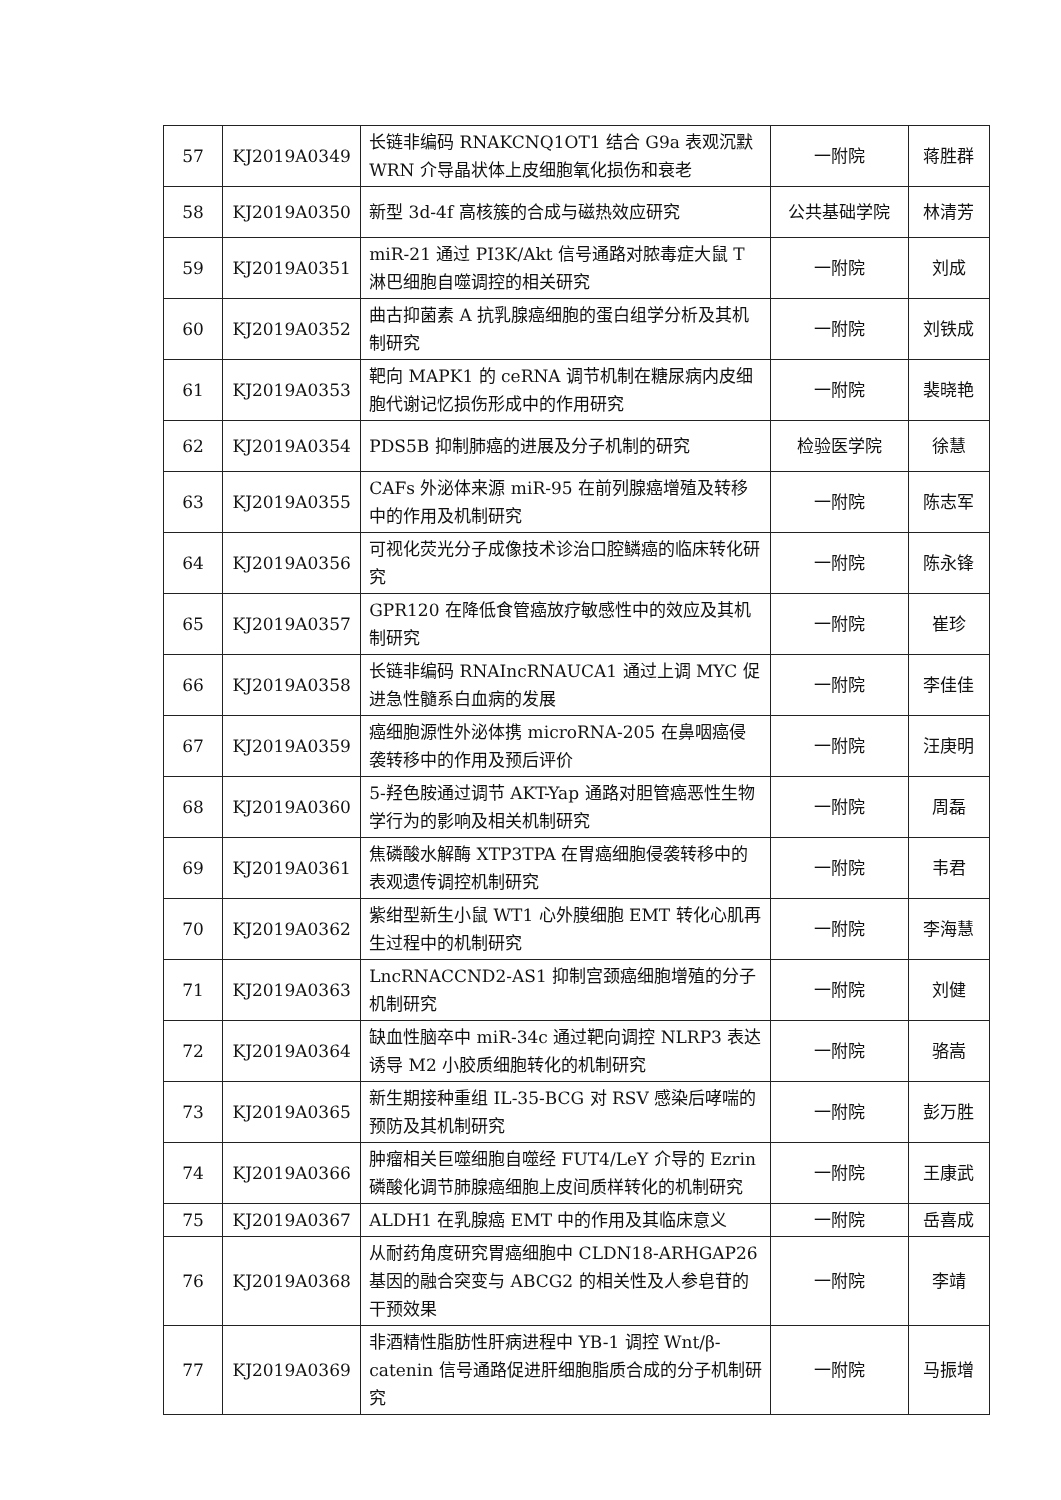| 57 | KJ2019A0349 | 长链非编码 RNAKCNQ1OT1 结合 G9a 表观沉默 WRN 介导晶状体上皮细胞氧化损伤和衰老 | 一附院 | 蒋胜群 |
| 58 | KJ2019A0350 | 新型 3d-4f 高核簇的合成与磁热效应研究 | 公共基础学院 | 林清芳 |
| 59 | KJ2019A0351 | miR-21 通过 PI3K/Akt 信号通路对脓毒症大鼠 T 淋巴细胞自噬调控的相关研究 | 一附院 | 刘成 |
| 60 | KJ2019A0352 | 曲古抑菌素 A 抗乳腺癌细胞的蛋白组学分析及其机制研究 | 一附院 | 刘铁成 |
| 61 | KJ2019A0353 | 靶向 MAPK1 的 ceRNA 调节机制在糖尿病内皮细胞代谢记忆损伤形成中的作用研究 | 一附院 | 裴晓艳 |
| 62 | KJ2019A0354 | PDS5B 抑制肺癌的进展及分子机制的研究 | 检验医学院 | 徐慧 |
| 63 | KJ2019A0355 | CAFs 外泌体来源 miR-95 在前列腺癌增殖及转移中的作用及机制研究 | 一附院 | 陈志军 |
| 64 | KJ2019A0356 | 可视化荧光分子成像技术诊治口腔鳞癌的临床转化研究 | 一附院 | 陈永锋 |
| 65 | KJ2019A0357 | GPR120 在降低食管癌放疗敏感性中的效应及其机制研究 | 一附院 | 崔珍 |
| 66 | KJ2019A0358 | 长链非编码 RNAIncRNAUCA1 通过上调 MYC 促进急性髓系白血病的发展 | 一附院 | 李佳佳 |
| 67 | KJ2019A0359 | 癌细胞源性外泌体携 microRNA-205 在鼻咽癌侵袭转移中的作用及预后评价 | 一附院 | 汪庚明 |
| 68 | KJ2019A0360 | 5-羟色胺通过调节 AKT-Yap 通路对胆管癌恶性生物学行为的影响及相关机制研究 | 一附院 | 周磊 |
| 69 | KJ2019A0361 | 焦磷酸水解酶 XTP3TPA 在胃癌细胞侵袭转移中的表观遗传调控机制研究 | 一附院 | 韦君 |
| 70 | KJ2019A0362 | 紫绀型新生小鼠 WT1 心外膜细胞 EMT 转化心肌再生过程中的机制研究 | 一附院 | 李海慧 |
| 71 | KJ2019A0363 | LncRNACCND2-AS1 抑制宫颈癌细胞增殖的分子机制研究 | 一附院 | 刘健 |
| 72 | KJ2019A0364 | 缺血性脑卒中 miR-34c 通过靶向调控 NLRP3 表达诱导 M2 小胶质细胞转化的机制研究 | 一附院 | 骆嵩 |
| 73 | KJ2019A0365 | 新生期接种重组 IL-35-BCG 对 RSV 感染后哮喘的预防及其机制研究 | 一附院 | 彭万胜 |
| 74 | KJ2019A0366 | 肿瘤相关巨噬细胞自噬经 FUT4/LeY 介导的 Ezrin 磷酸化调节肺腺癌细胞上皮间质样转化的机制研究 | 一附院 | 王康武 |
| 75 | KJ2019A0367 | ALDH1 在乳腺癌 EMT 中的作用及其临床意义 | 一附院 | 岳喜成 |
| 76 | KJ2019A0368 | 从耐药角度研究胃癌细胞中 CLDN18-ARHGAP26 基因的融合突变与 ABCG2 的相关性及人参皂苷的干预效果 | 一附院 | 李靖 |
| 77 | KJ2019A0369 | 非酒精性脂肪性肝病进程中 YB-1 调控 Wnt/β-catenin 信号通路促进肝细胞脂质合成的分子机制研究 | 一附院 | 马振增 |